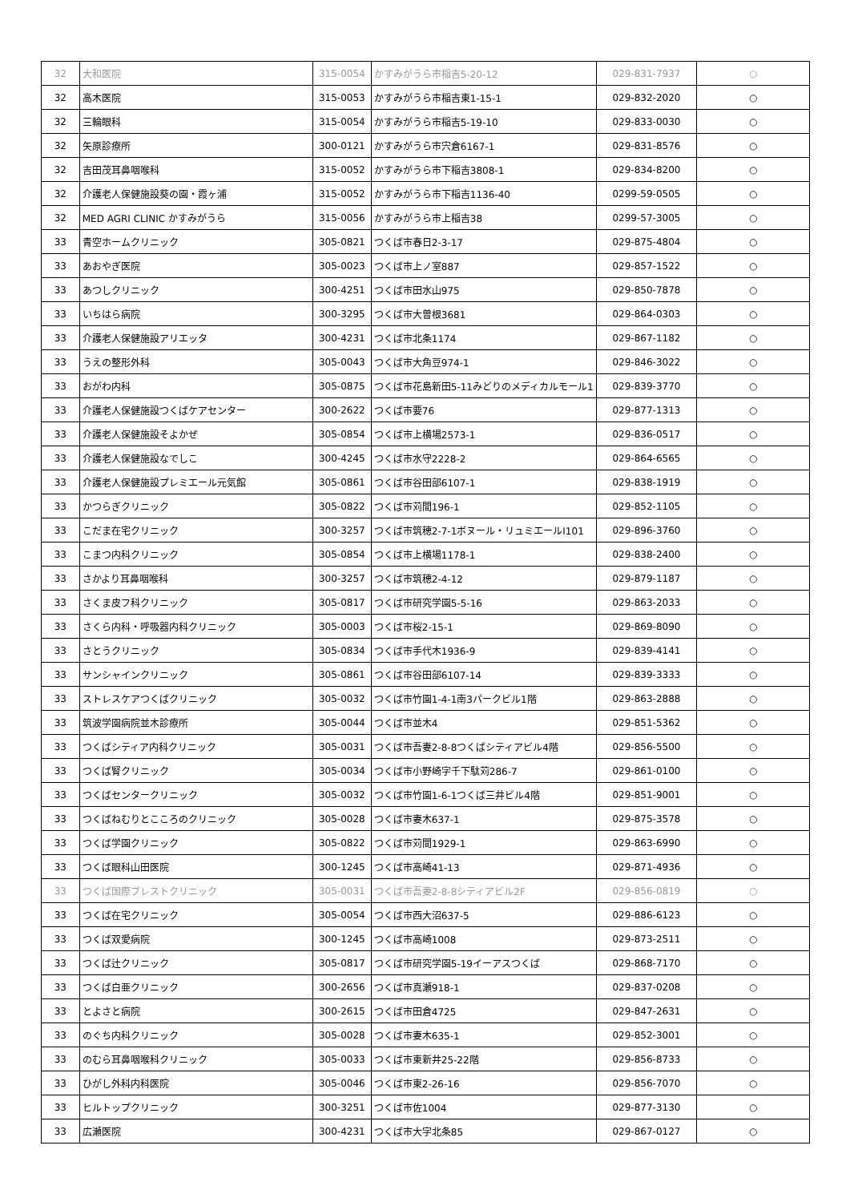| 32 | 大和医院 | 315-0054 | かすみがうら市稲吉5-20-12 | 029-831-7937 | ○ |
| 32 | 高木医院 | 315-0053 | かすみがうら市稲吉東1-15-1 | 029-832-2020 | ○ |
| 32 | 三輪眼科 | 315-0054 | かすみがうら市稲吉5-19-10 | 029-833-0030 | ○ |
| 32 | 矢原診療所 | 300-0121 | かすみがうら市宍倉6167-1 | 029-831-8576 | ○ |
| 32 | 吉田茂耳鼻咽喉科 | 315-0052 | かすみがうら市下稲吉3808-1 | 029-834-8200 | ○ |
| 32 | 介護老人保健施設葵の園・霞ヶ浦 | 315-0052 | かすみがうら市下稲吉1136-40 | 0299-59-0505 | ○ |
| 32 | MED AGRI CLINIC かすみがうら | 315-0056 | かすみがうら市上稲吉38 | 0299-57-3005 | ○ |
| 33 | 青空ホームクリニック | 305-0821 | つくば市春日2-3-17 | 029-875-4804 | ○ |
| 33 | あおやぎ医院 | 305-0023 | つくば市上ノ室887 | 029-857-1522 | ○ |
| 33 | あつしクリニック | 300-4251 | つくば市田水山975 | 029-850-7878 | ○ |
| 33 | いちはら病院 | 300-3295 | つくば市大曽根3681 | 029-864-0303 | ○ |
| 33 | 介護老人保健施設アリエッタ | 300-4231 | つくば市北条1174 | 029-867-1182 | ○ |
| 33 | うえの整形外科 | 305-0043 | つくば市大角豆974-1 | 029-846-3022 | ○ |
| 33 | おがわ内科 | 305-0875 | つくば市花島新田5-11みどりのメディカルモール1 | 029-839-3770 | ○ |
| 33 | 介護老人保健施設つくばケアセンター | 300-2622 | つくば市要76 | 029-877-1313 | ○ |
| 33 | 介護老人保健施設そよかぜ | 305-0854 | つくば市上横場2573-1 | 029-836-0517 | ○ |
| 33 | 介護老人保健施設なでしこ | 300-4245 | つくば市水守2228-2 | 029-864-6565 | ○ |
| 33 | 介護老人保健施設プレミエール元気館 | 305-0861 | つくば市谷田部6107-1 | 029-838-1919 | ○ |
| 33 | かつらぎクリニック | 305-0822 | つくば市苅間196-1 | 029-852-1105 | ○ |
| 33 | こだま在宅クリニック | 300-3257 | つくば市筑穂2-7-1ボヌール・リュミエールⅠ101 | 029-896-3760 | ○ |
| 33 | こまつ内科クリニック | 305-0854 | つくば市上横場1178-1 | 029-838-2400 | ○ |
| 33 | さかより耳鼻咽喉科 | 300-3257 | つくば市筑穂2-4-12 | 029-879-1187 | ○ |
| 33 | さくま皮フ科クリニック | 305-0817 | つくば市研究学園5-5-16 | 029-863-2033 | ○ |
| 33 | さくら内科・呼吸器内科クリニック | 305-0003 | つくば市桜2-15-1 | 029-869-8090 | ○ |
| 33 | さとうクリニック | 305-0834 | つくば市手代木1936-9 | 029-839-4141 | ○ |
| 33 | サンシャインクリニック | 305-0861 | つくば市谷田部6107-14 | 029-839-3333 | ○ |
| 33 | ストレスケアつくばクリニック | 305-0032 | つくば市竹園1-4-1南3パークビル1階 | 029-863-2888 | ○ |
| 33 | 筑波学園病院並木診療所 | 305-0044 | つくば市並木4 | 029-851-5362 | ○ |
| 33 | つくばシティア内科クリニック | 305-0031 | つくば市吾妻2-8-8つくばシティアビル4階 | 029-856-5500 | ○ |
| 33 | つくば腎クリニック | 305-0034 | つくば市小野崎字千下駄苅286-7 | 029-861-0100 | ○ |
| 33 | つくばセンタークリニック | 305-0032 | つくば市竹園1-6-1つくば三井ビル4階 | 029-851-9001 | ○ |
| 33 | つくばねむりとこころのクリニック | 305-0028 | つくば市妻木637-1 | 029-875-3578 | ○ |
| 33 | つくば学園クリニック | 305-0822 | つくば市苅間1929-1 | 029-863-6990 | ○ |
| 33 | つくば眼科山田医院 | 300-1245 | つくば市高崎41-13 | 029-871-4936 | ○ |
| 33 | つくば国際ブレストクリニック | 305-0031 | つくば市吾妻2-8-8シティアビル2F | 029-856-0819 | ○ |
| 33 | つくば在宅クリニック | 305-0054 | つくば市西大沼637-5 | 029-886-6123 | ○ |
| 33 | つくば双愛病院 | 300-1245 | つくば市高崎1008 | 029-873-2511 | ○ |
| 33 | つくば辻クリニック | 305-0817 | つくば市研究学園5-19イーアスつくば | 029-868-7170 | ○ |
| 33 | つくば白亜クリニック | 300-2656 | つくば市真瀬918-1 | 029-837-0208 | ○ |
| 33 | とよさと病院 | 300-2615 | つくば市田倉4725 | 029-847-2631 | ○ |
| 33 | のぐち内科クリニック | 305-0028 | つくば市妻木635-1 | 029-852-3001 | ○ |
| 33 | のむら耳鼻咽喉科クリニック | 305-0033 | つくば市東新井25-22階 | 029-856-8733 | ○ |
| 33 | ひがし外科内科医院 | 305-0046 | つくば市東2-26-16 | 029-856-7070 | ○ |
| 33 | ヒルトップクリニック | 300-3251 | つくば市佐1004 | 029-877-3130 | ○ |
| 33 | 広瀬医院 | 300-4231 | つくば市大字北条85 | 029-867-0127 | ○ |